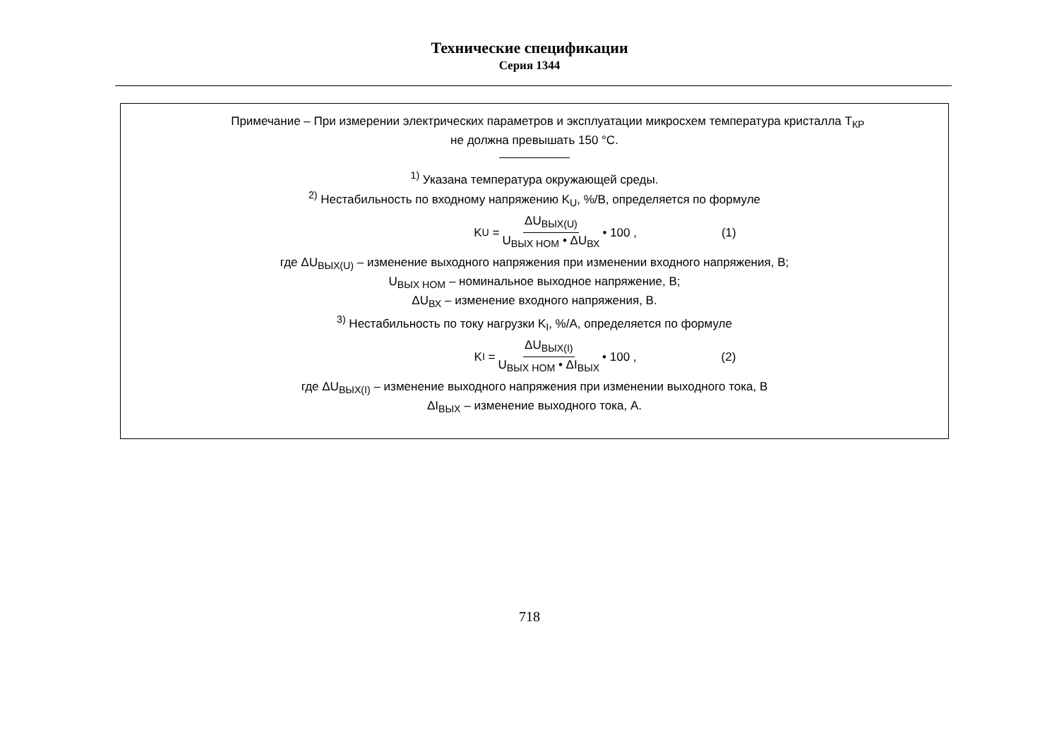Технические спецификации
Серия 1344
Примечание – При измерении электрических параметров и эксплуатации микросхем температура кристалла T<sub>КР</sub>
не должна превышать 150 °С.
<sup>1)</sup> Указана температура окружающей среды.
<sup>2)</sup> Нестабильность по входному напряжению K<sub>U</sub>, %/В, определяется по формуле
K<sub>U</sub> = ΔU<sub>ВЫХ(U)</sub> U<sub>ВЫХ НОМ</sub> • ΔU<sub>ВХ</sub> • 100 , (1)
где ΔU<sub>ВЫХ(U)</sub> – изменение выходного напряжения при изменении входного напряжения, В;
U<sub>ВЫХ НОМ</sub> – номинальное выходное напряжение, В;
ΔU<sub>ВХ</sub> – изменение входного напряжения, В.
<sup>3)</sup> Нестабильность по току нагрузки K<sub>I</sub>, %/А, определяется по формуле
K<sub>I</sub> = ΔU<sub>ВЫХ(I)</sub> U<sub>ВЫХ НОМ</sub> • ΔI<sub>ВЫХ</sub> • 100 , (2)
где ΔU<sub>ВЫХ(I)</sub> – изменение выходного напряжения при изменении выходного тока, В
ΔI<sub>ВЫХ</sub> – изменение выходного тока, А.
718